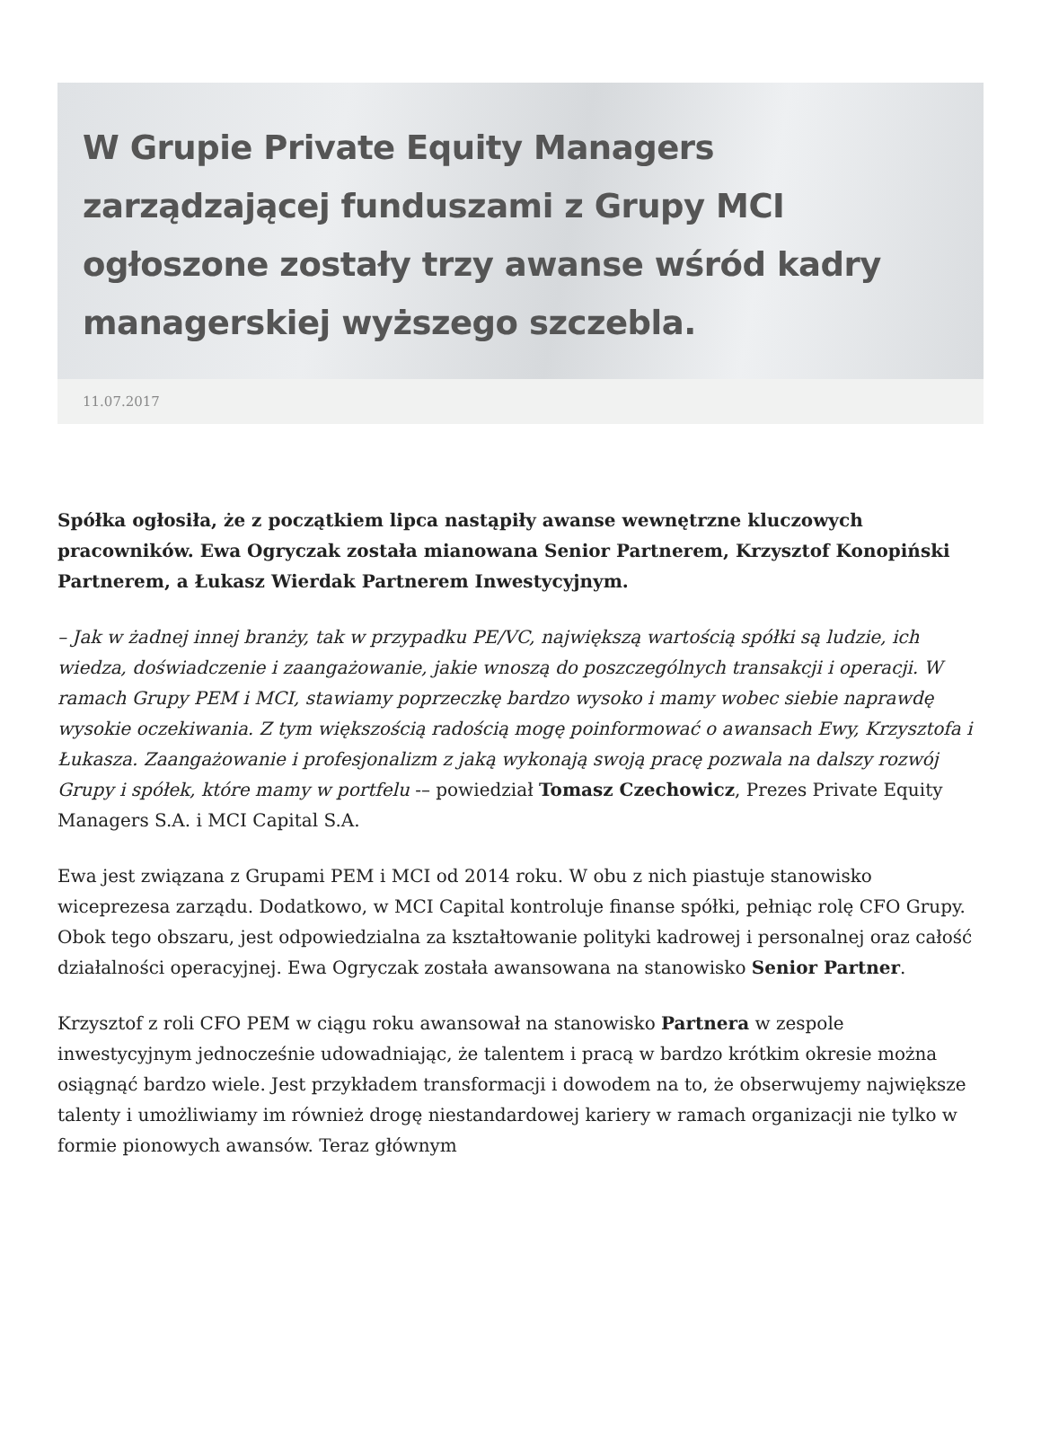W Grupie Private Equity Managers zarządzającej funduszami z Grupy MCI ogłoszone zostały trzy awanse wśród kadry managerskiej wyższego szczebla.
11.07.2017
Spółka ogłosiła, że z początkiem lipca nastąpiły awanse wewnętrzne kluczowych pracowników. Ewa Ogryczak została mianowana Senior Partnerem, Krzysztof Konopiński Partnerem, a Łukasz Wierdak Partnerem Inwestycyjnym.
– Jak w żadnej innej branży, tak w przypadku PE/VC, największą wartością spółki są ludzie, ich wiedza, doświadczenie i zaangażowanie, jakie wnoszą do poszczególnych transakcji i operacji. W ramach Grupy PEM i MCI, stawiamy poprzeczkę bardzo wysoko i mamy wobec siebie naprawdę wysokie oczekiwania. Z tym większością radością mogę poinformować o awansach Ewy, Krzysztofa i Łukasza. Zaangażowanie i profesjonalizm z jaką wykonają swoją pracę pozwala na dalszy rozwój Grupy i spółek, które mamy w portfelu -– powiedział Tomasz Czechowicz, Prezes Private Equity Managers S.A. i MCI Capital S.A.
Ewa jest związana z Grupami PEM i MCI od 2014 roku. W obu z nich piastuje stanowisko wiceprezesa zarządu. Dodatkowo, w MCI Capital kontroluje finanse spółki, pełniąc rolę CFO Grupy. Obok tego obszaru, jest odpowiedzialna za kształtowanie polityki kadrowej i personalnej oraz całość działalności operacyjnej. Ewa Ogryczak została awansowana na stanowisko Senior Partner.
Krzysztof z roli CFO PEM w ciągu roku awansował na stanowisko Partnera w zespole inwestycyjnym jednocześnie udowadniając, że talentem i pracą w bardzo krótkim okresie można osiągnąć bardzo wiele. Jest przykładem transformacji i dowodem na to, że obserwujemy największe talenty i umożliwiamy im również drogę niestandardowej kariery w ramach organizacji nie tylko w formie pionowych awansów. Teraz głównym